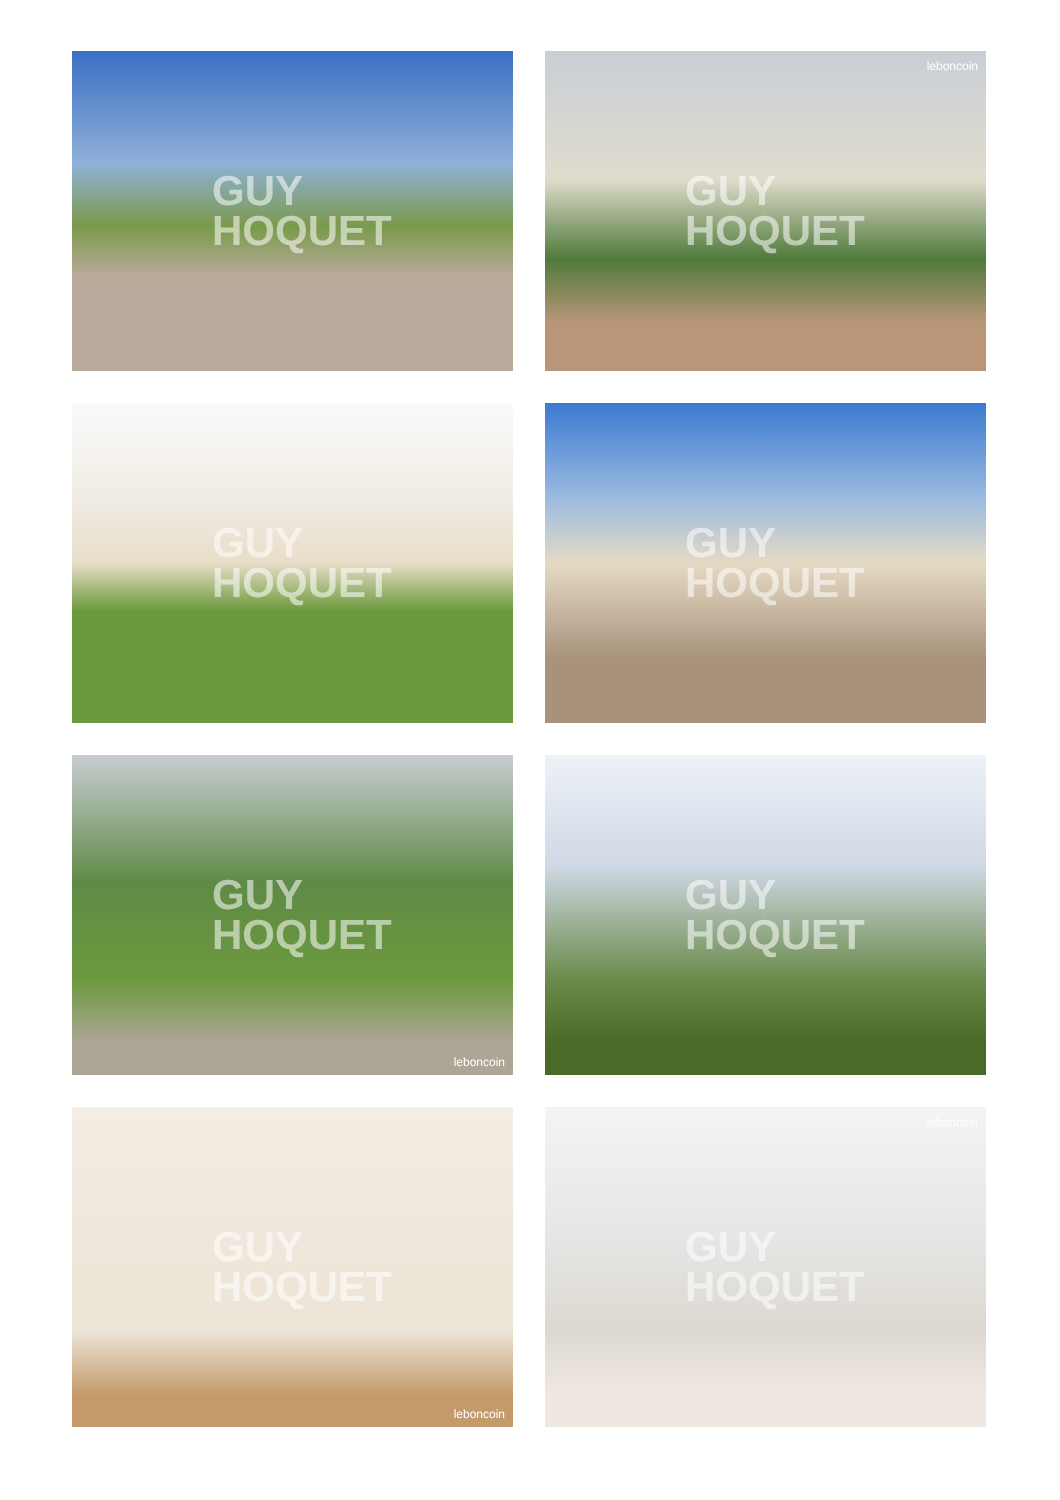GUY
HOQUET
leboncoin
GUY
HOQUET
GUY
HOQUET
GUY
HOQUET
leboncoin
GUY
HOQUET
GUY
HOQUET
leboncoin
GUY
HOQUET
leboncoin
GUY
HOQUET